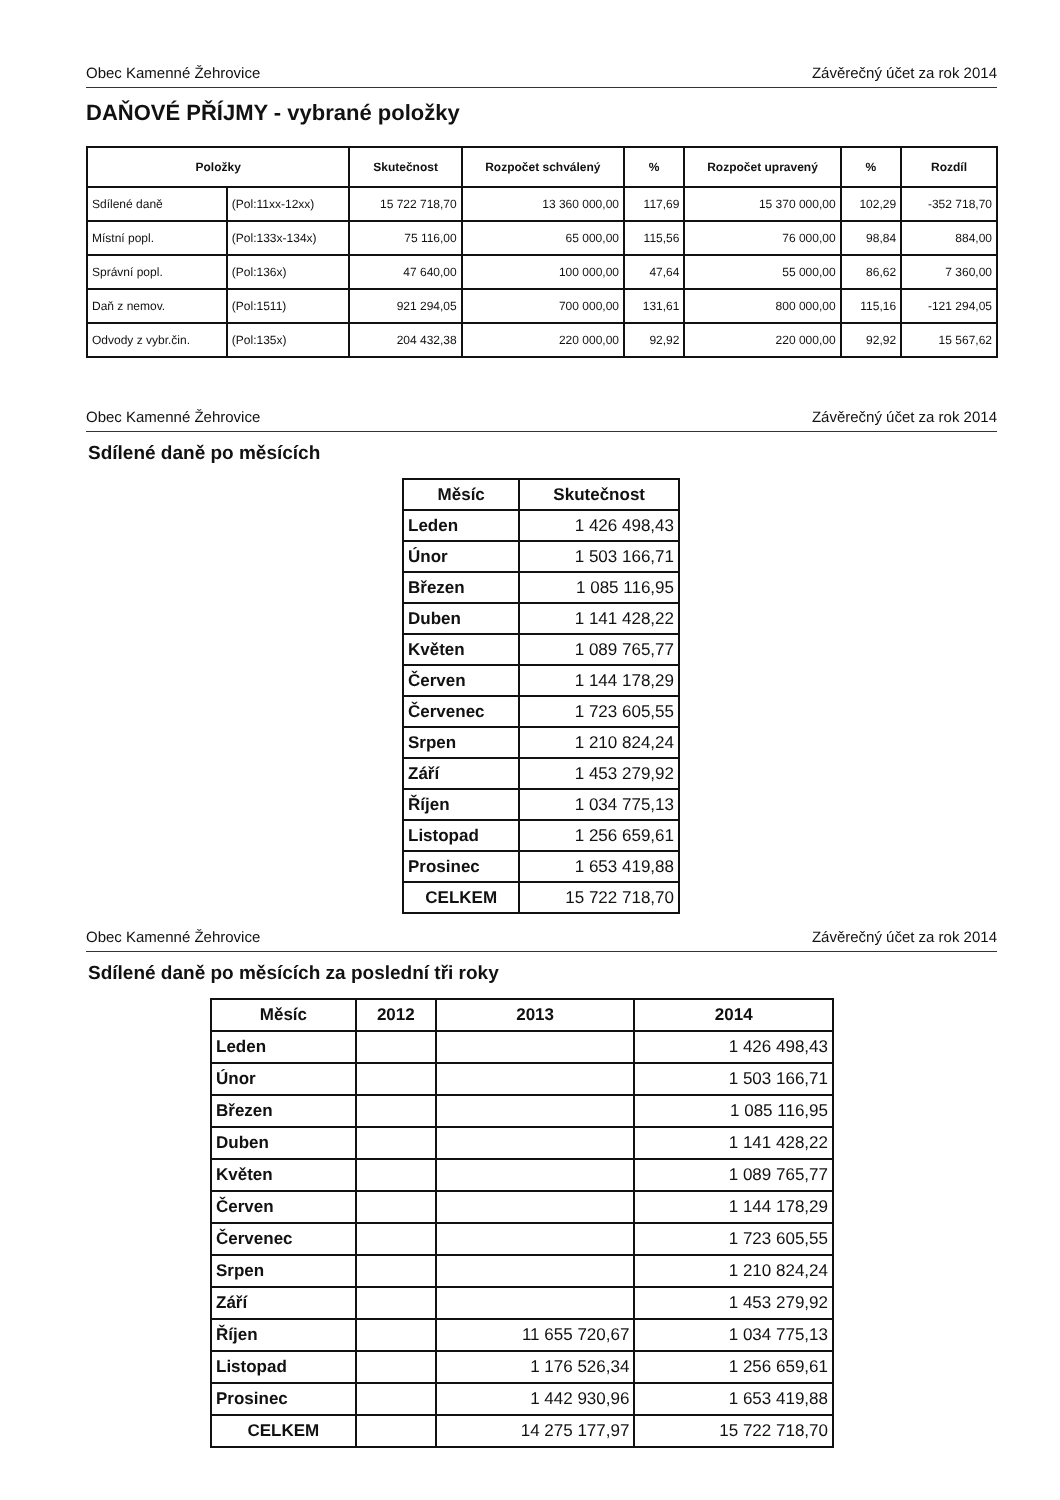Obec Kamenné Žehrovice Závěrečný účet za rok 2014
DAŇOVÉ PŘÍJMY - vybrané položky
| Položky | | Skutečnost | Rozpočet schválený | % | Rozpočet upravený | % | Rozdíl |
| --- | --- | --- | --- | --- | --- | --- | --- |
| Sdílené daně | (Pol:11xx-12xx) | 15 722 718,70 | 13 360 000,00 | 117,69 | 15 370 000,00 | 102,29 | -352 718,70 |
| Místní popl. | (Pol:133x-134x) | 75 116,00 | 65 000,00 | 115,56 | 76 000,00 | 98,84 | 884,00 |
| Správní popl. | (Pol:136x) | 47 640,00 | 100 000,00 | 47,64 | 55 000,00 | 86,62 | 7 360,00 |
| Daň z nemov. | (Pol:1511) | 921 294,05 | 700 000,00 | 131,61 | 800 000,00 | 115,16 | -121 294,05 |
| Odvody z vybr.čin. | (Pol:135x) | 204 432,38 | 220 000,00 | 92,92 | 220 000,00 | 92,92 | 15 567,62 |
Obec Kamenné Žehrovice Závěrečný účet za rok 2014
Sdílené daně po měsících
| Měsíc | Skutečnost |
| --- | --- |
| Leden | 1 426 498,43 |
| Únor | 1 503 166,71 |
| Březen | 1 085 116,95 |
| Duben | 1 141 428,22 |
| Květen | 1 089 765,77 |
| Červen | 1 144 178,29 |
| Červenec | 1 723 605,55 |
| Srpen | 1 210 824,24 |
| Září | 1 453 279,92 |
| Říjen | 1 034 775,13 |
| Listopad | 1 256 659,61 |
| Prosinec | 1 653 419,88 |
| CELKEM | 15 722 718,70 |
Obec Kamenné Žehrovice Závěrečný účet za rok 2014
Sdílené daně po měsících za poslední tři roky
| Měsíc | 2012 | 2013 | 2014 |
| --- | --- | --- | --- |
| Leden | | | 1 426 498,43 |
| Únor | | | 1 503 166,71 |
| Březen | | | 1 085 116,95 |
| Duben | | | 1 141 428,22 |
| Květen | | | 1 089 765,77 |
| Červen | | | 1 144 178,29 |
| Červenec | | | 1 723 605,55 |
| Srpen | | | 1 210 824,24 |
| Září | | | 1 453 279,92 |
| Říjen | | 11 655 720,67 | 1 034 775,13 |
| Listopad | | 1 176 526,34 | 1 256 659,61 |
| Prosinec | | 1 442 930,96 | 1 653 419,88 |
| CELKEM | | 14 275 177,97 | 15 722 718,70 |